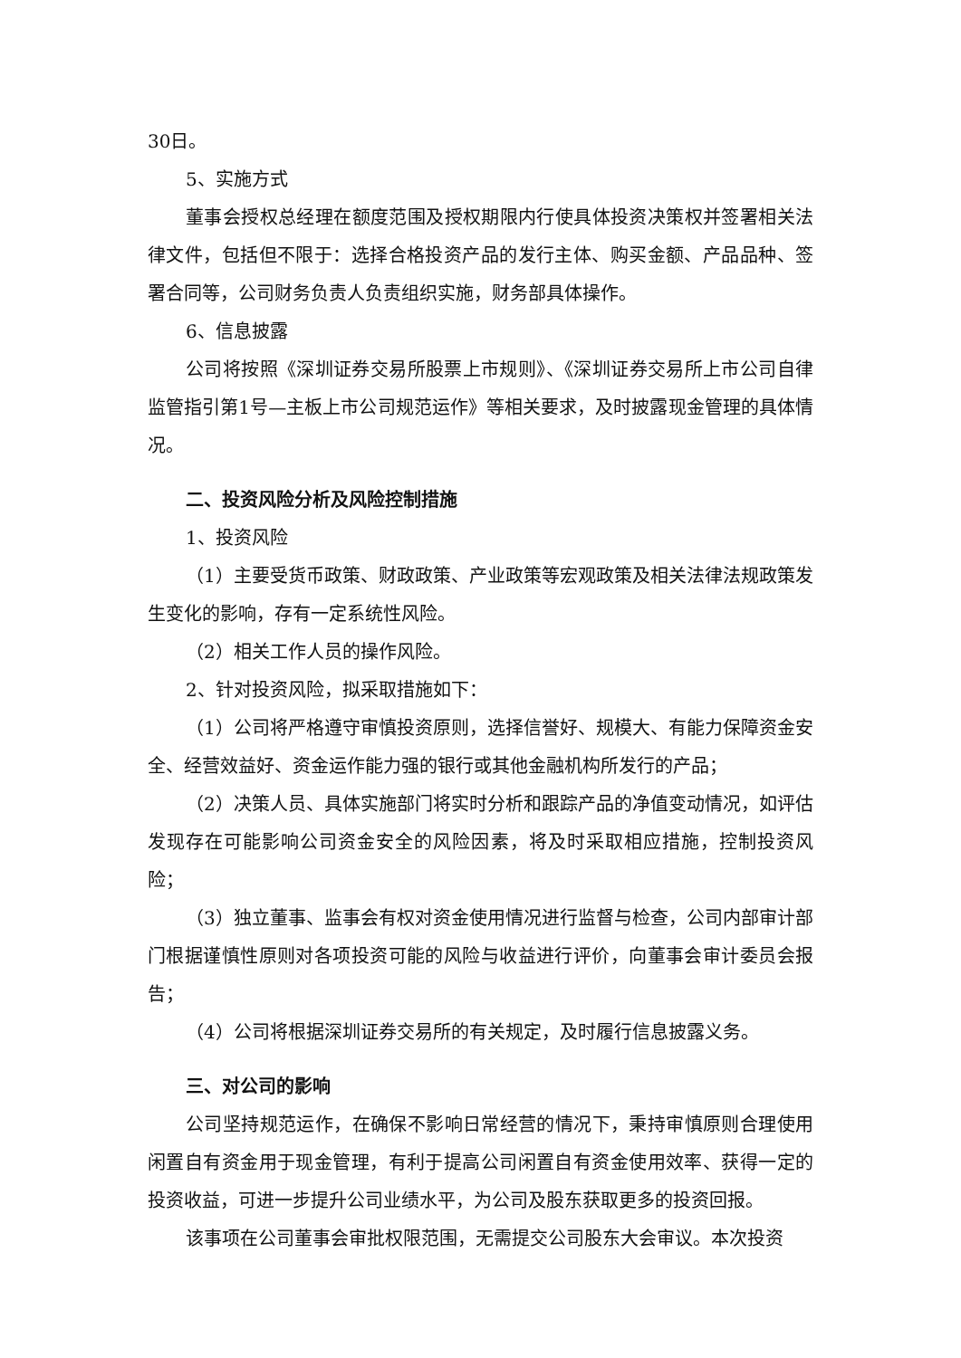30日。
5、实施方式
董事会授权总经理在额度范围及授权期限内行使具体投资决策权并签署相关法律文件，包括但不限于：选择合格投资产品的发行主体、购买金额、产品品种、签署合同等，公司财务负责人负责组织实施，财务部具体操作。
6、信息披露
公司将按照《深圳证券交易所股票上市规则》、《深圳证券交易所上市公司自律监管指引第1号—主板上市公司规范运作》等相关要求，及时披露现金管理的具体情况。
二、投资风险分析及风险控制措施
1、投资风险
（1）主要受货币政策、财政政策、产业政策等宏观政策及相关法律法规政策发生变化的影响，存有一定系统性风险。
（2）相关工作人员的操作风险。
2、针对投资风险，拟采取措施如下：
（1）公司将严格遵守审慎投资原则，选择信誉好、规模大、有能力保障资金安全、经营效益好、资金运作能力强的银行或其他金融机构所发行的产品；
（2）决策人员、具体实施部门将实时分析和跟踪产品的净值变动情况，如评估发现存在可能影响公司资金安全的风险因素，将及时采取相应措施，控制投资风险；
（3）独立董事、监事会有权对资金使用情况进行监督与检查，公司内部审计部门根据谨慎性原则对各项投资可能的风险与收益进行评价，向董事会审计委员会报告；
（4）公司将根据深圳证券交易所的有关规定，及时履行信息披露义务。
三、对公司的影响
公司坚持规范运作，在确保不影响日常经营的情况下，秉持审慎原则合理使用闲置自有资金用于现金管理，有利于提高公司闲置自有资金使用效率、获得一定的投资收益，可进一步提升公司业绩水平，为公司及股东获取更多的投资回报。
该事项在公司董事会审批权限范围，无需提交公司股东大会审议。本次投资